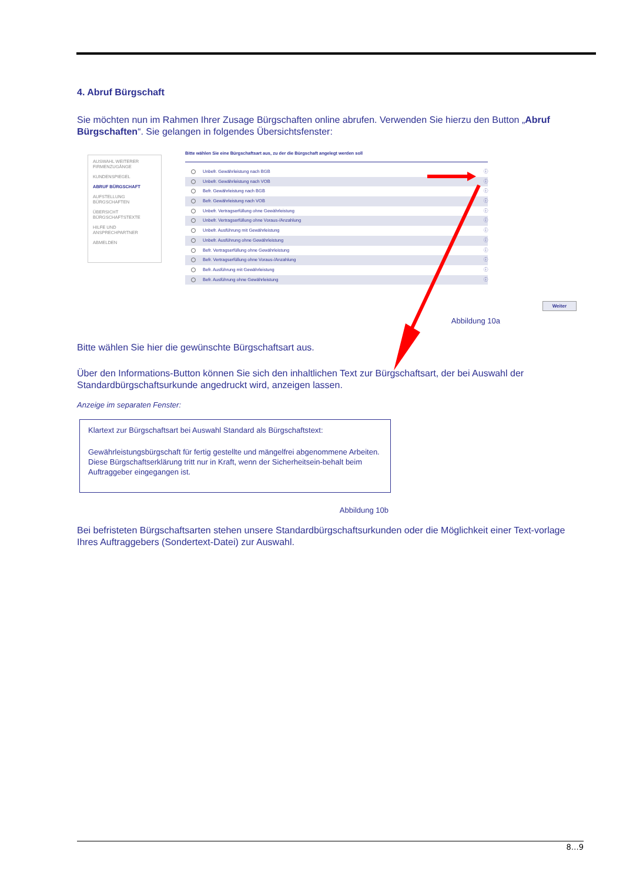4. Abruf Bürgschaft
Sie möchten nun im Rahmen Ihrer Zusage Bürgschaften online abrufen. Verwenden Sie hierzu den Button „Abruf Bürgschaften“. Sie gelangen in folgendes Übersichtsfenster:
AUSWAHL WEITERER FIRMENZUGÄNGE
KUNDENSPIEGEL
ABRUF BÜRGSCHAFT
AUFSTELLUNG BÜRGSCHAFTEN
ÜBERSICHT BÜRGSCHAFTSTEXTE
HILFE UND ANSPRECHPARTNER
ABMELDEN
Bitte wählen Sie eine Bürgschaftsart aus, zu der die Bürgschaft angelegt werden soll
Unbefr. Gewährleistung nach BGB ⓘ
Unbefr. Gewährleistung nach VOB ⓘ
Befr. Gewährleistung nach BGB ⓘ
Befr. Gewährleistung nach VOB ⓘ
Unbefr. Vertragserfüllung ohne Gewährleistung ⓘ
Unbefr. Vertragserfüllung ohne Voraus-/Anzahlung ⓘ
Unbefr. Ausführung mit Gewährleistung ⓘ
Unbefr. Ausführung ohne Gewährleistung ⓘ
Befr. Vertragserfüllung ohne Gewährleistung ⓘ
Befr. Vertragserfüllung ohne Voraus-/Anzahlung ⓘ
Befr. Ausführung mit Gewährleistung ⓘ
Befr. Ausführung ohne Gewährleistung ⓘ
Weiter
Abbildung 10a
Bitte wählen Sie hier die gewünschte Bürgschaftsart aus.
Über den Informations-Button können Sie sich den inhaltlichen Text zur Bürgschaftsart, der bei Auswahl der Standardbürgschaftsurkunde angedruckt wird, anzeigen lassen.
Anzeige im separaten Fenster:
Klartext zur Bürgschaftsart bei Auswahl Standard als Bürgschaftstext:
Gewährleistungsbürgschaft für fertig gestellte und mängelfrei abgenommene Arbeiten. Diese Bürgschaftserklärung tritt nur in Kraft, wenn der Sicherheitsein-behalt beim Auftraggeber eingegangen ist.
Abbildung 10b
Bei befristeten Bürgschaftsarten stehen unsere Standardbürgschaftsurkunden oder die Möglichkeit einer Text-vorlage Ihres Auftraggebers (Sondertext-Datei) zur Auswahl.
8…9